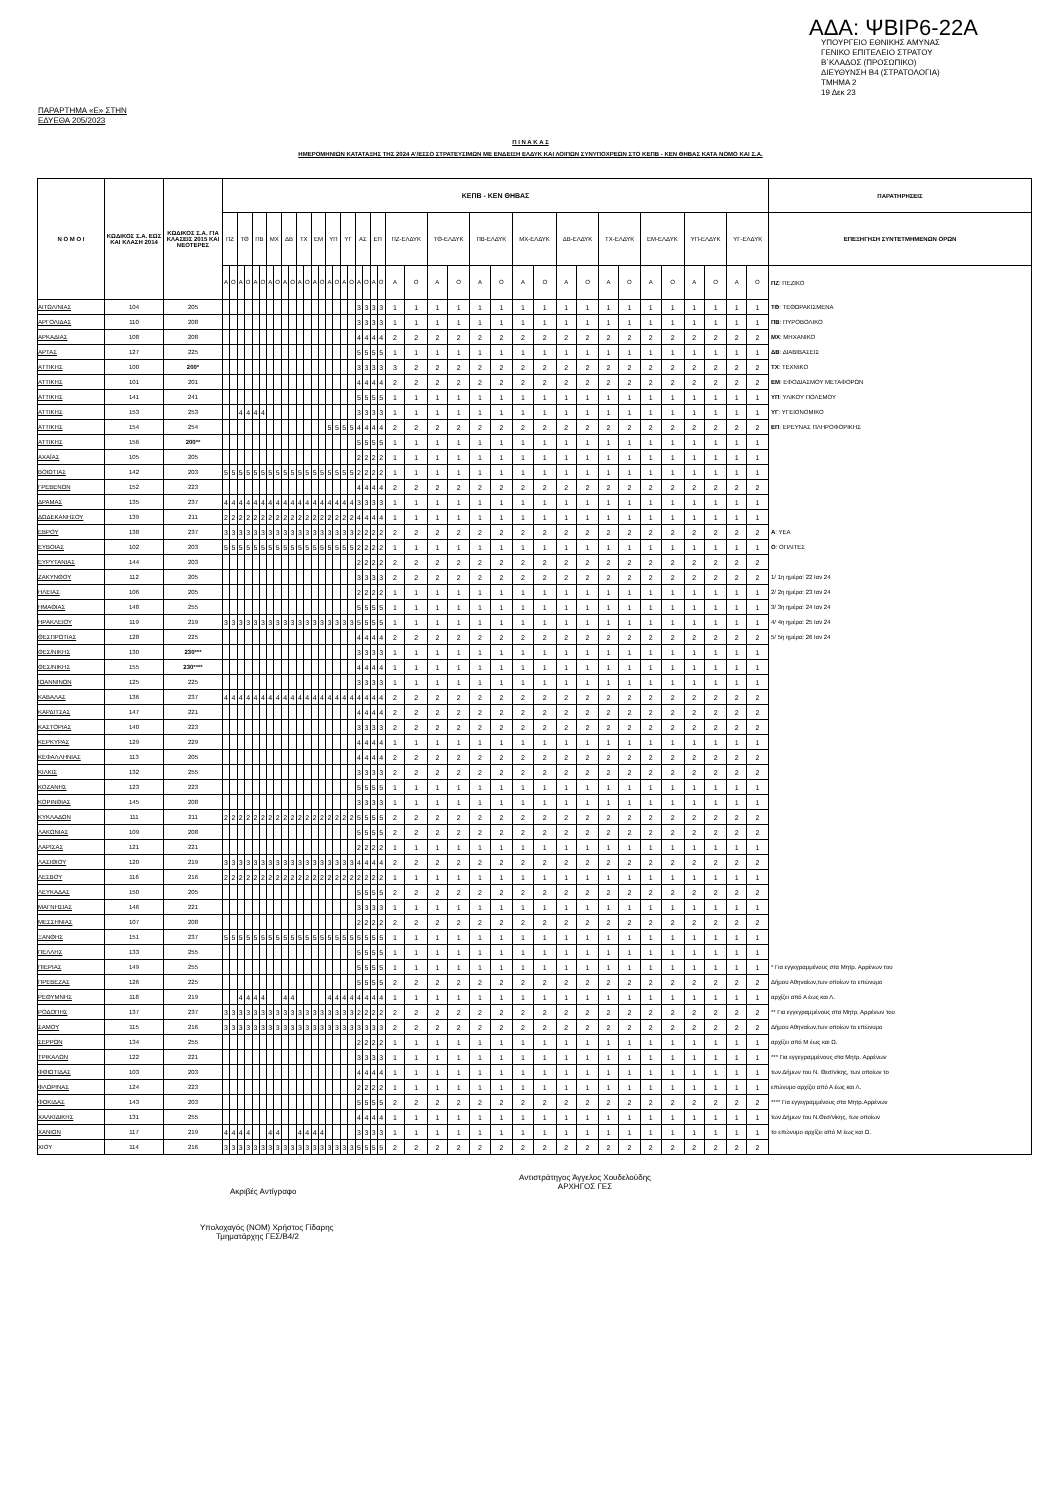ΠΑΡΑΡΤΗΜΑ «Ε» ΣΤΗΝ
ΕΔΥΕΘΑ 205/2023
ΑΔΑ: ΨΒΙΡ6-22Α
ΥΠΟΥΡΓΕΙΟ ΕΘΝΙΚΗΣ ΑΜΥΝΑΣ
ΓΕΝΙΚΟ ΕΠΙΤΕΛΕΙΟ ΣΤΡΑΤΟΥ
Β΄ΚΛΑΔΟΣ (ΠΡΟΣΩΠΙΚΟ)
ΔΙΕΥΘΥΝΣΗ Β4 (ΣΤΡΑΤΟΛΟΓΙΑ)
ΤΜΗΜΑ 2
19 Δεκ 23
Π Ι Ν Α Κ Α Σ
ΗΜΕΡΟΜΗΝΙΩΝ ΚΑΤΑΤΑΞΗΣ ΤΗΣ 2024 Α'/ΕΣΣΟ ΣΤΡΑΤΕΥΣΙΜΩΝ ΜΕ ΕΝΔΕΙΞΗ ΕΛΔΥΚ ΚΑΙ ΛΟΙΠΩΝ ΣΥΝΥΠΟΧΡΕΩΝ ΣΤΟ ΚΕΠΒ - ΚΕΝ ΘΗΒΑΣ ΚΑΤΑ ΝΟΜΟ ΚΑΙ Σ.Α.
| Ν Ο Μ Ο Ι | ΚΩΔΙΚΟΣ Σ.Α. ΕΩΣ ΚΑΙ ΚΛΑΣΗ 2014 | ΚΩΔΙΚΟΣ Σ.Α. ΓΙΑ ΚΛΑΣΕΙΣ 2015 ΚΑΙ ΝΕΟΤΕΡΕΣ | ΚΕΠΒ - ΚΕΝ ΘΗΒΑΣ | | | | | | | | | | | | | | | | | | | | | | | | | | | | | | | | | | | | | | | | ΠΑΡΑΤΗΡΗΣΕΙΣ |
| --- | --- | --- | --- | --- | --- | --- | --- | --- | --- | --- | --- | --- | --- | --- | --- | --- | --- | --- | --- | --- | --- | --- | --- | --- | --- | --- | --- | --- | --- | --- | --- | --- | --- | --- | --- | --- | --- | --- | --- | --- | --- | --- | --- |
| | | | ΠΖ | | ΤΘ | | ΠΒ | | ΜΧ | | ΔΒ | | ΤΧ | | ΕΜ | | ΥΠ | | ΥΓ | | ΑΣ | | ΕΠ | | ΠΖ-ΕΛΔΥΚ | | ΤΘ-ΕΛΔΥΚ | | ΠΒ-ΕΛΔΥΚ | | ΜΧ-ΕΛΔΥΚ | | ΔΒ-ΕΛΔΥΚ | | ΤΧ-ΕΛΔΥΚ | | ΕΜ-ΕΛΔΥΚ | | ΥΠ-ΕΛΔΥΚ | | ΥΓ-ΕΛΔΥΚ | | ΕΠΕΞΗΓΗΣΗ ΣΥΝΤΕΤΜΗΜΕΝΩΝ ΟΡΩΝ |
| | | | Α | Ο | Α | Ο | Α | Ο | Α | Ο | Α | Ο | Α | Ο | Α | Ο | Α | Ο | Α | Ο | Α | Ο | Α | Ο | Α | Ο | Α | Ο | Α | Ο | Α | Ο | Α | Ο | Α | Ο | Α | Ο | Α | Ο | Α | Ο | ΠΖ : ΠΕΖΙΚΟ |
| ΑΙΤΩΛ/ΝΙΑΣ | 104 | 205 | | | | | | | | | | | | | | | | | | | 3 | 3 | 3 | 3 | 1 | 1 | 1 | 1 | 1 | 1 | 1 | 1 | 1 | 1 | 1 | 1 | 1 | 1 | 1 | 1 | 1 | 1 | ΤΘ : ΤΕΘΩΡΑΚΙΣΜΕΝΑ |
| ΑΡΓΟΛΙΔΑΣ | 110 | 208 | | | | | | | | | | | | | | | | | | | 3 | 3 | 3 | 3 | 1 | 1 | 1 | 1 | 1 | 1 | 1 | 1 | 1 | 1 | 1 | 1 | 1 | 1 | 1 | 1 | 1 | 1 | ΠΒ : ΠΥΡΟΒΟΛΙΚΟ |
| ΑΡΚΑΔΙΑΣ | 108 | 208 | | | | | | | | | | | | | | | | | | | 4 | 4 | 4 | 4 | 2 | 2 | 2 | 2 | 2 | 2 | 2 | 2 | 2 | 2 | 2 | 2 | 2 | 2 | 2 | 2 | 2 | 2 | ΜΧ : ΜΗΧΑΝΙΚΟ |
| ΑΡΤΑΣ | 127 | 225 | | | | | | | | | | | | | | | | | | | 5 | 5 | 5 | 5 | 1 | 1 | 1 | 1 | 1 | 1 | 1 | 1 | 1 | 1 | 1 | 1 | 1 | 1 | 1 | 1 | 1 | 1 | ΔΒ : ΔΙΑΒΙΒΑΣΕΙΣ |
| ΑΤΤΙΚΗΣ | 100 | 200* | | | | | | | | | | | | | | | | | | | 3 | 3 | 3 | 3 | 3 | 2 | 2 | 2 | 2 | 2 | 2 | 2 | 2 | 2 | 2 | 2 | 2 | 2 | 2 | 2 | 2 | 2 | ΤΧ : ΤΕΧΝΙΚΟ |
| ΑΤΤΙΚΗΣ | 101 | 201 | | | | | | | | | | | | | | | | | | | 4 | 4 | 4 | 4 | 2 | 2 | 2 | 2 | 2 | 2 | 2 | 2 | 2 | 2 | 2 | 2 | 2 | 2 | 2 | 2 | 2 | 2 | ΕΜ : ΕΦΟΔΙΑΣΜΟΥ ΜΕΤΑΦΟΡΩΝ |
| ΑΤΤΙΚΗΣ | 141 | 241 | | | | | | | | | | | | | | | | | | | 5 | 5 | 5 | 5 | 1 | 1 | 1 | 1 | 1 | 1 | 1 | 1 | 1 | 1 | 1 | 1 | 1 | 1 | 1 | 1 | 1 | 1 | ΥΠ : ΥΛΙΚΟΥ ΠΟΛΕΜΟΥ |
| ΑΤΤΙΚΗΣ | 153 | 253 | | | 4 | 4 | 4 | 4 | | | | | | | | | | | | | 3 | 3 | 3 | 3 | 1 | 1 | 1 | 1 | 1 | 1 | 1 | 1 | 1 | 1 | 1 | 1 | 1 | 1 | 1 | 1 | 1 | 1 | ΥΓ : ΥΓΕΙΟΝΟΜΙΚΟ |
| ΑΤΤΙΚΗΣ | 154 | 254 | | | | | | | | | | | | | | | 5 | 5 | 5 | 5 | 4 | 4 | 4 | 4 | 2 | 2 | 2 | 2 | 2 | 2 | 2 | 2 | 2 | 2 | 2 | 2 | 2 | 2 | 2 | 2 | 2 | 2 | ΕΠ : ΕΡΕΥΝΑΣ ΠΛΗΡΟΦΟΡΙΚΗΣ |
| ΑΤΤΙΚΗΣ | 156 | 200** | | | | | | | | | | | | | | | | | | | 5 | 5 | 5 | 5 | 1 | 1 | 1 | 1 | 1 | 1 | 1 | 1 | 1 | 1 | 1 | 1 | 1 | 1 | 1 | 1 | 1 | 1 | |
| ΑΧΑΪΑΣ | 105 | 205 | | | | | | | | | | | | | | | | | | | 2 | 2 | 2 | 2 | 1 | 1 | 1 | 1 | 1 | 1 | 1 | 1 | 1 | 1 | 1 | 1 | 1 | 1 | 1 | 1 | 1 | 1 | |
| ΒΟΙΩΤΙΑΣ | 142 | 203 | 5 | 5 | 5 | 5 | 5 | 5 | 5 | 5 | 5 | 5 | 5 | 5 | 5 | 5 | 5 | 5 | 5 | 5 | 2 | 2 | 2 | 2 | 1 | 1 | 1 | 1 | 1 | 1 | 1 | 1 | 1 | 1 | 1 | 1 | 1 | 1 | 1 | 1 | 1 | 1 | |
| ΓΡΕΒΕΝΩΝ | 152 | 223 | | | | | | | | | | | | | | | | | | | 4 | 4 | 4 | 4 | 2 | 2 | 2 | 2 | 2 | 2 | 2 | 2 | 2 | 2 | 2 | 2 | 2 | 2 | 2 | 2 | 2 | 2 | |
| ΔΡΑΜΑΣ | 135 | 237 | 4 | 4 | 4 | 4 | 4 | 4 | 4 | 4 | 4 | 4 | 4 | 4 | 4 | 4 | 4 | 4 | 4 | 4 | 3 | 3 | 3 | 3 | 1 | 1 | 1 | 1 | 1 | 1 | 1 | 1 | 1 | 1 | 1 | 1 | 1 | 1 | 1 | 1 | 1 | 1 | |
| ΔΩΔΕΚΑΝΗΣΟΥ | 139 | 211 | 2 | 2 | 2 | 2 | 2 | 2 | 2 | 2 | 2 | 2 | 2 | 2 | 2 | 2 | 2 | 2 | 2 | 2 | 4 | 4 | 4 | 4 | 1 | 1 | 1 | 1 | 1 | 1 | 1 | 1 | 1 | 1 | 1 | 1 | 1 | 1 | 1 | 1 | 1 | 1 | |
| ΕΒΡΟΥ | 138 | 237 | 3 | 3 | 3 | 3 | 3 | 3 | 3 | 3 | 3 | 3 | 3 | 3 | 3 | 3 | 3 | 3 | 3 | 3 | 2 | 2 | 2 | 2 | 2 | 2 | 2 | 2 | 2 | 2 | 2 | 2 | 2 | 2 | 2 | 2 | 2 | 2 | 2 | 2 | 2 | 2 | Α : ΥΕΑ |
| ΕΥΒΟΙΑΣ | 102 | 203 | 5 | 5 | 5 | 5 | 5 | 5 | 5 | 5 | 5 | 5 | 5 | 5 | 5 | 5 | 5 | 5 | 5 | 5 | 2 | 2 | 2 | 2 | 1 | 1 | 1 | 1 | 1 | 1 | 1 | 1 | 1 | 1 | 1 | 1 | 1 | 1 | 1 | 1 | 1 | 1 | Ο : ΟΠΛΙΤΕΣ |
| ΕΥΡΥΤΑΝΙΑΣ | 144 | 203 | | | | | | | | | | | | | | | | | | | 2 | 2 | 2 | 2 | 2 | 2 | 2 | 2 | 2 | 2 | 2 | 2 | 2 | 2 | 2 | 2 | 2 | 2 | 2 | 2 | 2 | 2 | |
| ΖΑΚΥΝΘΟΥ | 112 | 205 | | | | | | | | | | | | | | | | | | | 3 | 3 | 3 | 3 | 2 | 2 | 2 | 2 | 2 | 2 | 2 | 2 | 2 | 2 | 2 | 2 | 2 | 2 | 2 | 2 | 2 | 2 | 1/ 1η ημέρα: 22 Ιαν 24 |
| ΗΛΕΙΑΣ | 106 | 205 | | | | | | | | | | | | | | | | | | | 2 | 2 | 2 | 2 | 1 | 1 | 1 | 1 | 1 | 1 | 1 | 1 | 1 | 1 | 1 | 1 | 1 | 1 | 1 | 1 | 1 | 1 | 2/ 2η ημέρα: 23 Ιαν 24 |
| ΗΜΑΘΙΑΣ | 148 | 255 | | | | | | | | | | | | | | | | | | | 5 | 5 | 5 | 5 | 1 | 1 | 1 | 1 | 1 | 1 | 1 | 1 | 1 | 1 | 1 | 1 | 1 | 1 | 1 | 1 | 1 | 1 | 3/ 3η ημέρα: 24 Ιαν 24 |
| ΗΡΑΚΛΕΙΟΥ | 119 | 219 | 3 | 3 | 3 | 3 | 3 | 3 | 3 | 3 | 3 | 3 | 3 | 3 | 3 | 3 | 3 | 3 | 3 | 3 | 5 | 5 | 5 | 5 | 1 | 1 | 1 | 1 | 1 | 1 | 1 | 1 | 1 | 1 | 1 | 1 | 1 | 1 | 1 | 1 | 1 | 1 | 4/ 4η ημέρα: 25 Ιαν 24 |
| ΘΕΣΠΡΩΤΙΑΣ | 128 | 225 | | | | | | | | | | | | | | | | | | | 4 | 4 | 4 | 4 | 2 | 2 | 2 | 2 | 2 | 2 | 2 | 2 | 2 | 2 | 2 | 2 | 2 | 2 | 2 | 2 | 2 | 2 | 5/ 5η ημέρα: 26 Ιαν 24 |
| ΘΕΣ/ΝΙΚΗΣ | 130 | 230*** | | | | | | | | | | | | | | | | | | | 3 | 3 | 3 | 3 | 1 | 1 | 1 | 1 | 1 | 1 | 1 | 1 | 1 | 1 | 1 | 1 | 1 | 1 | 1 | 1 | 1 | 1 | |
| ΘΕΣ/ΝΙΚΗΣ | 155 | 230**** | | | | | | | | | | | | | | | | | | | 4 | 4 | 4 | 4 | 1 | 1 | 1 | 1 | 1 | 1 | 1 | 1 | 1 | 1 | 1 | 1 | 1 | 1 | 1 | 1 | 1 | 1 | |
| ΙΩΑΝΝΙΝΩΝ | 125 | 225 | | | | | | | | | | | | | | | | | | | 3 | 3 | 3 | 3 | 1 | 1 | 1 | 1 | 1 | 1 | 1 | 1 | 1 | 1 | 1 | 1 | 1 | 1 | 1 | 1 | 1 | 1 | |
| ΚΑΒΑΛΑΣ | 136 | 237 | 4 | 4 | 4 | 4 | 4 | 4 | 4 | 4 | 4 | 4 | 4 | 4 | 4 | 4 | 4 | 4 | 4 | 4 | 4 | 4 | 4 | 4 | 2 | 2 | 2 | 2 | 2 | 2 | 2 | 2 | 2 | 2 | 2 | 2 | 2 | 2 | 2 | 2 | 2 | 2 | |
| ΚΑΡΔΙΤΣΑΣ | 147 | 221 | | | | | | | | | | | | | | | | | | | 4 | 4 | 4 | 4 | 2 | 2 | 2 | 2 | 2 | 2 | 2 | 2 | 2 | 2 | 2 | 2 | 2 | 2 | 2 | 2 | 2 | 2 | |
| ΚΑΣΤΟΡΙΑΣ | 140 | 223 | | | | | | | | | | | | | | | | | | | 3 | 3 | 3 | 3 | 2 | 2 | 2 | 2 | 2 | 2 | 2 | 2 | 2 | 2 | 2 | 2 | 2 | 2 | 2 | 2 | 2 | 2 | |
| ΚΕΡΚΥΡΑΣ | 129 | 229 | | | | | | | | | | | | | | | | | | | 4 | 4 | 4 | 4 | 1 | 1 | 1 | 1 | 1 | 1 | 1 | 1 | 1 | 1 | 1 | 1 | 1 | 1 | 1 | 1 | 1 | 1 | |
| ΚΕΦΑΛΛΗΝΙΑΣ | 113 | 205 | | | | | | | | | | | | | | | | | | | 4 | 4 | 4 | 4 | 2 | 2 | 2 | 2 | 2 | 2 | 2 | 2 | 2 | 2 | 2 | 2 | 2 | 2 | 2 | 2 | 2 | 2 | |
| ΚΙΛΚΙΣ | 132 | 255 | | | | | | | | | | | | | | | | | | | 3 | 3 | 3 | 3 | 2 | 2 | 2 | 2 | 2 | 2 | 2 | 2 | 2 | 2 | 2 | 2 | 2 | 2 | 2 | 2 | 2 | 2 | |
| ΚΟΖΑΝΗΣ | 123 | 223 | | | | | | | | | | | | | | | | | | | 5 | 5 | 5 | 5 | 1 | 1 | 1 | 1 | 1 | 1 | 1 | 1 | 1 | 1 | 1 | 1 | 1 | 1 | 1 | 1 | 1 | 1 | |
| ΚΟΡΙΝΘΙΑΣ | 145 | 208 | | | | | | | | | | | | | | | | | | | 3 | 3 | 3 | 3 | 1 | 1 | 1 | 1 | 1 | 1 | 1 | 1 | 1 | 1 | 1 | 1 | 1 | 1 | 1 | 1 | 1 | 1 | |
| ΚΥΚΛΑΔΩΝ | 111 | 211 | 2 | 2 | 2 | 2 | 2 | 2 | 2 | 2 | 2 | 2 | 2 | 2 | 2 | 2 | 2 | 2 | 2 | 2 | 5 | 5 | 5 | 5 | 2 | 2 | 2 | 2 | 2 | 2 | 2 | 2 | 2 | 2 | 2 | 2 | 2 | 2 | 2 | 2 | 2 | 2 | |
| ΛΑΚΩΝΙΑΣ | 109 | 208 | | | | | | | | | | | | | | | | | | | 5 | 5 | 5 | 5 | 2 | 2 | 2 | 2 | 2 | 2 | 2 | 2 | 2 | 2 | 2 | 2 | 2 | 2 | 2 | 2 | 2 | 2 | |
| ΛΑΡΙΣΑΣ | 121 | 221 | | | | | | | | | | | | | | | | | | | 2 | 2 | 2 | 2 | 1 | 1 | 1 | 1 | 1 | 1 | 1 | 1 | 1 | 1 | 1 | 1 | 1 | 1 | 1 | 1 | 1 | 1 | |
| ΛΑΣΙΘΙΟΥ | 120 | 219 | 3 | 3 | 3 | 3 | 3 | 3 | 3 | 3 | 3 | 3 | 3 | 3 | 3 | 3 | 3 | 3 | 3 | 3 | 4 | 4 | 4 | 4 | 2 | 2 | 2 | 2 | 2 | 2 | 2 | 2 | 2 | 2 | 2 | 2 | 2 | 2 | 2 | 2 | 2 | 2 | |
| ΛΕΣΒΟΥ | 116 | 216 | 2 | 2 | 2 | 2 | 2 | 2 | 2 | 2 | 2 | 2 | 2 | 2 | 2 | 2 | 2 | 2 | 2 | 2 | 2 | 2 | 2 | 2 | 1 | 1 | 1 | 1 | 1 | 1 | 1 | 1 | 1 | 1 | 1 | 1 | 1 | 1 | 1 | 1 | 1 | 1 | |
| ΛΕΥΚΑΔΑΣ | 150 | 205 | | | | | | | | | | | | | | | | | | | 5 | 5 | 5 | 5 | 2 | 2 | 2 | 2 | 2 | 2 | 2 | 2 | 2 | 2 | 2 | 2 | 2 | 2 | 2 | 2 | 2 | 2 | |
| ΜΑΓΝΗΣΙΑΣ | 146 | 221 | | | | | | | | | | | | | | | | | | | 3 | 3 | 3 | 3 | 1 | 1 | 1 | 1 | 1 | 1 | 1 | 1 | 1 | 1 | 1 | 1 | 1 | 1 | 1 | 1 | 1 | 1 | |
| ΜΕΣΣΗΝΙΑΣ | 107 | 208 | | | | | | | | | | | | | | | | | | | 2 | 2 | 2 | 2 | 2 | 2 | 2 | 2 | 2 | 2 | 2 | 2 | 2 | 2 | 2 | 2 | 2 | 2 | 2 | 2 | 2 | 2 | |
| ΞΑΝΘΗΣ | 151 | 237 | 5 | 5 | 5 | 5 | 5 | 5 | 5 | 5 | 5 | 5 | 5 | 5 | 5 | 5 | 5 | 5 | 5 | 5 | 5 | 5 | 5 | 5 | 1 | 1 | 1 | 1 | 1 | 1 | 1 | 1 | 1 | 1 | 1 | 1 | 1 | 1 | 1 | 1 | 1 | 1 | |
| ΠΕΛΛΗΣ | 133 | 255 | | | | | | | | | | | | | | | | | | | 5 | 5 | 5 | 5 | 1 | 1 | 1 | 1 | 1 | 1 | 1 | 1 | 1 | 1 | 1 | 1 | 1 | 1 | 1 | 1 | 1 | 1 | |
| ΠΙΕΡΙΑΣ | 149 | 255 | | | | | | | | | | | | | | | | | | | 5 | 5 | 5 | 5 | 1 | 1 | 1 | 1 | 1 | 1 | 1 | 1 | 1 | 1 | 1 | 1 | 1 | 1 | 1 | 1 | 1 | 1 | * Για εγγεγραμμένους στα Μητρ. Αρρένων του |
| ΠΡΕΒΕΖΑΣ | 126 | 225 | | | | | | | | | | | | | | | | | | | 5 | 5 | 5 | 5 | 2 | 2 | 2 | 2 | 2 | 2 | 2 | 2 | 2 | 2 | 2 | 2 | 2 | 2 | 2 | 2 | 2 | 2 | Δήμου Αθηναίων,των οποίων το επώνυμο |
| ΡΕΘΥΜΝΗΣ | 118 | 219 | | | 4 | 4 | 4 | 4 | | | 4 | 4 | | | | | 4 | 4 | 4 | 4 | 4 | 4 | 4 | 4 | 1 | 1 | 1 | 1 | 1 | 1 | 1 | 1 | 1 | 1 | 1 | 1 | 1 | 1 | 1 | 1 | 1 | 1 | αρχίζει από Α έως και Λ. |
| ΡΟΔΟΠΗΣ | 137 | 237 | 3 | 3 | 3 | 3 | 3 | 3 | 3 | 3 | 3 | 3 | 3 | 3 | 3 | 3 | 3 | 3 | 3 | 3 | 2 | 2 | 2 | 2 | 2 | 2 | 2 | 2 | 2 | 2 | 2 | 2 | 2 | 2 | 2 | 2 | 2 | 2 | 2 | 2 | 2 | 2 | ** Για εγγεγραμμένους στα Μητρ. Αρρένων του |
| ΣΑΜΟΥ | 115 | 216 | 3 | 3 | 3 | 3 | 3 | 3 | 3 | 3 | 3 | 3 | 3 | 3 | 3 | 3 | 3 | 3 | 3 | 3 | 3 | 3 | 3 | 3 | 2 | 2 | 2 | 2 | 2 | 2 | 2 | 2 | 2 | 2 | 2 | 2 | 2 | 2 | 2 | 2 | 2 | 2 | Δήμου Αθηναίων,των οποίων το επώνυμο |
| ΣΕΡΡΩΝ | 134 | 255 | | | | | | | | | | | | | | | | | | | 2 | 2 | 2 | 2 | 1 | 1 | 1 | 1 | 1 | 1 | 1 | 1 | 1 | 1 | 1 | 1 | 1 | 1 | 1 | 1 | 1 | 1 | αρχίζει από Μ έως και Ω. |
| ΤΡΙΚΑΛΩΝ | 122 | 221 | | | | | | | | | | | | | | | | | | | 3 | 3 | 3 | 3 | 1 | 1 | 1 | 1 | 1 | 1 | 1 | 1 | 1 | 1 | 1 | 1 | 1 | 1 | 1 | 1 | 1 | 1 | *** Για εγγεγραμμένους στα Μητρ. Αρρένων |
| ΦΘΙΩΤΙΔΑΣ | 103 | 203 | | | | | | | | | | | | | | | | | | | 4 | 4 | 4 | 4 | 1 | 1 | 1 | 1 | 1 | 1 | 1 | 1 | 1 | 1 | 1 | 1 | 1 | 1 | 1 | 1 | 1 | 1 | των Δήμων του Ν. Θεσ/νίκης, των οποίων το |
| ΦΛΩΡΙΝΑΣ | 124 | 223 | | | | | | | | | | | | | | | | | | | 2 | 2 | 2 | 2 | 1 | 1 | 1 | 1 | 1 | 1 | 1 | 1 | 1 | 1 | 1 | 1 | 1 | 1 | 1 | 1 | 1 | 1 | επώνυμο αρχίζει από Α έως και Λ. |
| ΦΩΚΙΔΑΣ | 143 | 203 | | | | | | | | | | | | | | | | | | | 5 | 5 | 5 | 5 | 2 | 2 | 2 | 2 | 2 | 2 | 2 | 2 | 2 | 2 | 2 | 2 | 2 | 2 | 2 | 2 | 2 | 2 | **** Για εγγεγραμμένους στα Μητρ.Αρρένων |
| ΧΑΛΚΙΔΙΚΗΣ | 131 | 255 | | | | | | | | | | | | | | | | | | | 4 | 4 | 4 | 4 | 1 | 1 | 1 | 1 | 1 | 1 | 1 | 1 | 1 | 1 | 1 | 1 | 1 | 1 | 1 | 1 | 1 | 1 | των Δήμων του Ν.Θεσ/νίκης, των οποίων |
| ΧΑΝΙΩΝ | 117 | 219 | 4 | 4 | 4 | 4 | | | 4 | 4 | | | 4 | 4 | 4 | 4 | | | | | 3 | 3 | 3 | 3 | 1 | 1 | 1 | 1 | 1 | 1 | 1 | 1 | 1 | 1 | 1 | 1 | 1 | 1 | 1 | 1 | 1 | 1 | το επώνυμο αρχίζει από Μ έως και Ω. |
| ΧΙΟΥ | 114 | 216 | 3 | 3 | 3 | 3 | 3 | 3 | 3 | 3 | 3 | 3 | 3 | 3 | 3 | 3 | 3 | 3 | 3 | 3 | 5 | 5 | 5 | 5 | 2 | 2 | 2 | 2 | 2 | 2 | 2 | 2 | 2 | 2 | 2 | 2 | 2 | 2 | 2 | 2 | 2 | 2 | |
Ακριβές Αντίγραφο
Υπολοχαγός (ΝΟΜ) Χρήστος Γίδαρης
Τμηματάρχης ΓΕΣ/Β4/2
Αντιστράτηγος Άγγελος Χουδελούδης
ΑΡΧΗΓΟΣ ΓΕΣ